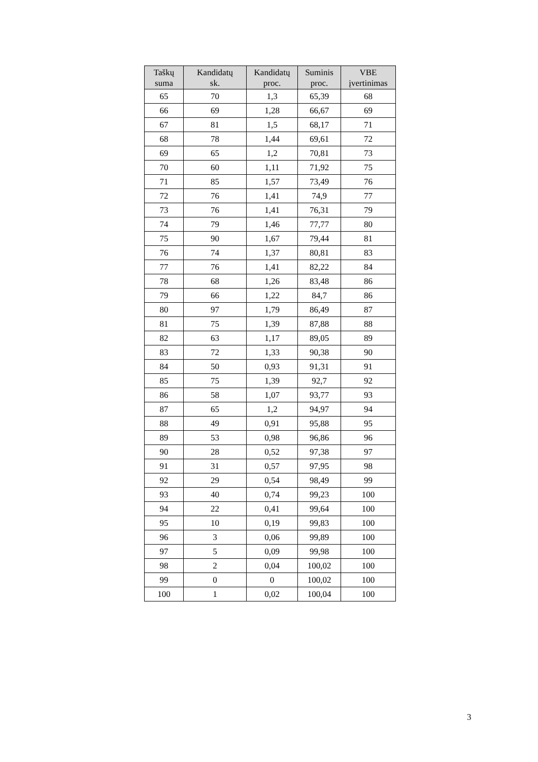| Taškų suma | Kandidatų sk. | Kandidatų proc. | Suminis proc. | VBE įvertinimas |
| --- | --- | --- | --- | --- |
| 65 | 70 | 1,3 | 65,39 | 68 |
| 66 | 69 | 1,28 | 66,67 | 69 |
| 67 | 81 | 1,5 | 68,17 | 71 |
| 68 | 78 | 1,44 | 69,61 | 72 |
| 69 | 65 | 1,2 | 70,81 | 73 |
| 70 | 60 | 1,11 | 71,92 | 75 |
| 71 | 85 | 1,57 | 73,49 | 76 |
| 72 | 76 | 1,41 | 74,9 | 77 |
| 73 | 76 | 1,41 | 76,31 | 79 |
| 74 | 79 | 1,46 | 77,77 | 80 |
| 75 | 90 | 1,67 | 79,44 | 81 |
| 76 | 74 | 1,37 | 80,81 | 83 |
| 77 | 76 | 1,41 | 82,22 | 84 |
| 78 | 68 | 1,26 | 83,48 | 86 |
| 79 | 66 | 1,22 | 84,7 | 86 |
| 80 | 97 | 1,79 | 86,49 | 87 |
| 81 | 75 | 1,39 | 87,88 | 88 |
| 82 | 63 | 1,17 | 89,05 | 89 |
| 83 | 72 | 1,33 | 90,38 | 90 |
| 84 | 50 | 0,93 | 91,31 | 91 |
| 85 | 75 | 1,39 | 92,7 | 92 |
| 86 | 58 | 1,07 | 93,77 | 93 |
| 87 | 65 | 1,2 | 94,97 | 94 |
| 88 | 49 | 0,91 | 95,88 | 95 |
| 89 | 53 | 0,98 | 96,86 | 96 |
| 90 | 28 | 0,52 | 97,38 | 97 |
| 91 | 31 | 0,57 | 97,95 | 98 |
| 92 | 29 | 0,54 | 98,49 | 99 |
| 93 | 40 | 0,74 | 99,23 | 100 |
| 94 | 22 | 0,41 | 99,64 | 100 |
| 95 | 10 | 0,19 | 99,83 | 100 |
| 96 | 3 | 0,06 | 99,89 | 100 |
| 97 | 5 | 0,09 | 99,98 | 100 |
| 98 | 2 | 0,04 | 100,02 | 100 |
| 99 | 0 | 0 | 100,02 | 100 |
| 100 | 1 | 0,02 | 100,04 | 100 |
3